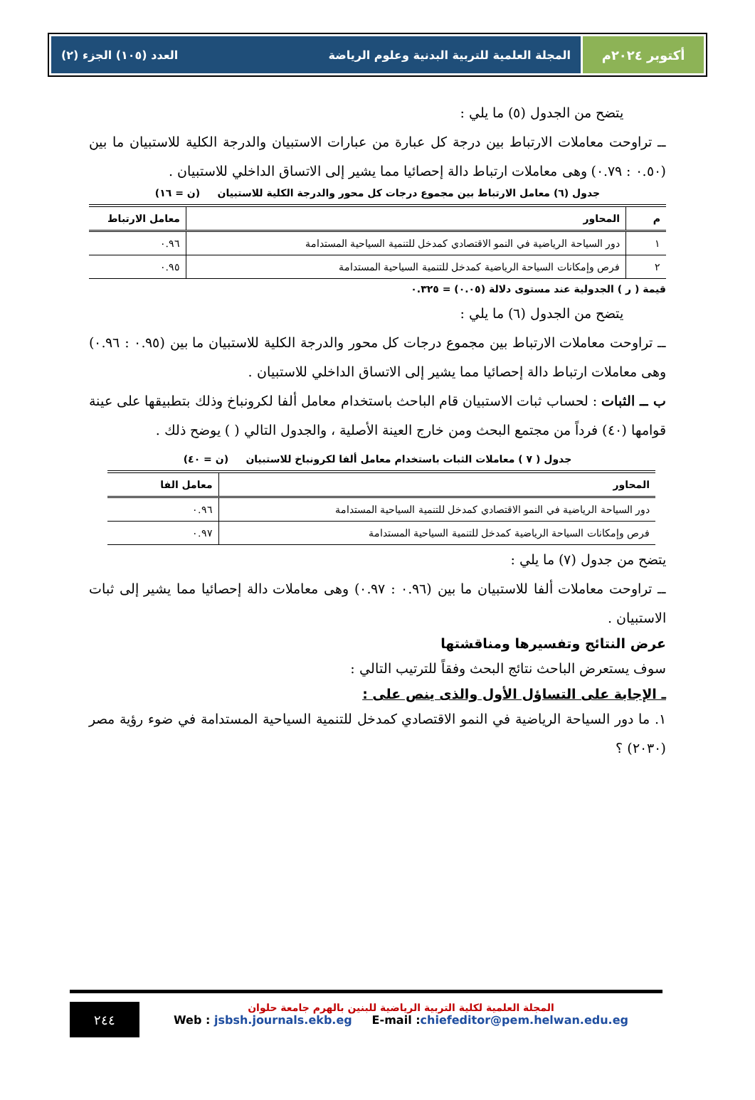أكتوبر ٢٠٢٤م المجلة العلمية للتربية البدنية وعلوم الرياضة العدد (١٠٥) الجزء (٢)
يتضح من الجدول (٥) ما يلي :
ــ تراوحت معاملات الارتباط بين درجة كل عبارة من عبارات الاستبيان والدرجة الكلية للاستبيان ما بين (٠.٥٠ : ٠.٧٩) وهى معاملات ارتباط دالة إحصائيا مما يشير إلى الاتساق الداخلي للاستبيان .
جدول (٦) معامل الارتباط بين مجموع درجات كل محور والدرجة الكلية للاستبيان (ن = ١٦)
| م | المحاور | معامل الارتباط |
| --- | --- | --- |
| ١ | دور السياحة الرياضية في النمو الاقتصادي كمدخل للتنمية السياحية المستدامة | ٠.٩٦ |
| ٢ | فرص وإمكانات السياحة الرياضية كمدخل للتنمية السياحية المستدامة | ٠.٩٥ |
قيمة ( ر ) الجدولية عند مستوى دلالة (٠.٠٥) = ٠.٣٢٥
يتضح من الجدول (٦) ما يلي :
ــ تراوحت معاملات الارتباط بين مجموع درجات كل محور والدرجة الكلية للاستبيان ما بين (٠.٩٥ : ٠.٩٦) وهى معاملات ارتباط دالة إحصائيا مما يشير إلى الاتساق الداخلي للاستبيان .
ب ــ الثبات : لحساب ثبات الاستبيان قام الباحث باستخدام معامل ألفا لكرونباخ وذلك بتطبيقها على عينة قوامها (٤٠) فرداً من مجتمع البحث ومن خارج العينة الأصلية ، والجدول التالي ( ) يوضح ذلك .
جدول ( ٧ ) معاملات الثبات باستخدام معامل ألفا لكرونباخ للاستبيان (ن = ٤٠)
| المحاور | معامل الفا |
| --- | --- |
| دور السياحة الرياضية في النمو الاقتصادي كمدخل للتنمية السياحية المستدامة | ٠.٩٦ |
| فرص وإمكانات السياحة الرياضية كمدخل للتنمية السياحية المستدامة | ٠.٩٧ |
يتضح من جدول (٧) ما يلي :
ــ تراوحت معاملات ألفا للاستبيان ما بين (٠.٩٦ : ٠.٩٧) وهى معاملات دالة إحصائيا مما يشير إلى ثبات الاستبيان .
عرض النتائج وتفسيرها ومناقشتها
سوف يستعرض الباحث نتائج البحث وفقاً للترتيب التالي :
ـ الإجابة على التساؤل الأول والذى ينص على :
١. ما دور السياحة الرياضية في النمو الاقتصادي كمدخل للتنمية السياحية المستدامة في ضوء رؤية مصر (٢٠٣٠) ؟
٢٤٤
المجلة العلمية لكلية التربية الرياضية للبنين بالهرم جامعة حلوان
Web : jsbsh.journals.ekb.eg E-mail :chiefeditor@pem.helwan.edu.eg